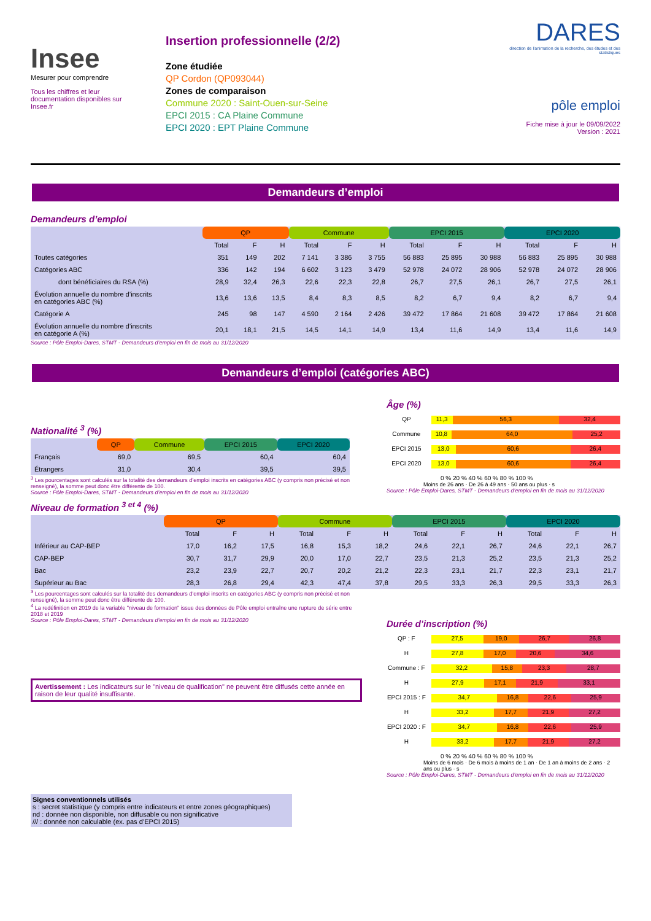Insee
Mesurer pour comprendre
Tous les chiffres et leur documentation disponibles sur Insee.fr
Insertion professionnelle (2/2)
Zone étudiée
QP Cordon (QP093044)
Zones de comparaison
Commune 2020 : Saint-Ouen-sur-Seine
EPCI 2015 : CA Plaine Commune
EPCI 2020 : EPT Plaine Commune
DARES
direction de l'animation de la recherche, des études et des statistiques
pôle emploi
Fiche mise à jour le 09/09/2022
Version : 2021
Demandeurs d’emploi
Demandeurs d’emploi
| | QP | | | Commune | | | EPCI 2015 | | | EPCI 2020 | | |
| --- | --- | --- | --- | --- | --- | --- | --- | --- | --- | --- | --- | --- |
| | Total | F | H | Total | F | H | Total | F | H | Total | F | H |
| Toutes catégories | 351 | 149 | 202 | 7 141 | 3 386 | 3 755 | 56 883 | 25 895 | 30 988 | 56 883 | 25 895 | 30 988 |
| Catégories ABC | 336 | 142 | 194 | 6 602 | 3 123 | 3 479 | 52 978 | 24 072 | 28 906 | 52 978 | 24 072 | 28 906 |
| dont bénéficiaires du RSA (%) | 28,9 | 32,4 | 26,3 | 22,6 | 22,3 | 22,8 | 26,7 | 27,5 | 26,1 | 26,7 | 27,5 | 26,1 |
| Évolution annuelle du nombre d’inscrits en catégories ABC (%) | 13,6 | 13,6 | 13,5 | 8,4 | 8,3 | 8,5 | 8,2 | 6,7 | 9,4 | 8,2 | 6,7 | 9,4 |
| Catégorie A | 245 | 98 | 147 | 4 590 | 2 164 | 2 426 | 39 472 | 17 864 | 21 608 | 39 472 | 17 864 | 21 608 |
| Évolution annuelle du nombre d’inscrits en catégorie A (%) | 20,1 | 18,1 | 21,5 | 14,5 | 14,1 | 14,9 | 13,4 | 11,6 | 14,9 | 13,4 | 11,6 | 14,9 |
Source : Pôle Emploi-Dares, STMT - Demandeurs d’emploi en fin de mois au 31/12/2020
Demandeurs d’emploi (catégories ABC)
Nationalité <sup>3</sup> (%)
| | QP | Commune | EPCI 2015 | EPCI 2020 |
| --- | --- | --- | --- | --- |
| Français | 69,0 | 69,5 | 60,4 | 60,4 |
| Étrangers | 31,0 | 30,4 | 39,5 | 39,5 |
<sup>3</sup> Les pourcentages sont calculés sur la totalité des demandeurs d’emploi inscrits en catégories ABC (y compris non précisé et non renseigné), la somme peut donc être différente de 100.
Source : Pôle Emploi-Dares, STMT - Demandeurs d’emploi en fin de mois au 31/12/2020
Âge (%)
QP 11,3 56,3 32,4
Commune 10,8 64,0 25,2
EPCI 2015 13,0 60,6 26,4
EPCI 2020 13,0 60,6 26,4
0 % 20 % 40 % 60 % 80 % 100 %
Moins de 26 ans · De 26 à 49 ans · 50 ans ou plus · s
Source : Pôle Emploi-Dares, STMT - Demandeurs d’emploi en fin de mois au 31/12/2020
Niveau de formation <sup>3 et 4</sup> (%)
| | QP | | | Commune | | | EPCI 2015 | | | EPCI 2020 | | |
| --- | --- | --- | --- | --- | --- | --- | --- | --- | --- | --- | --- | --- |
| | Total | F | H | Total | F | H | Total | F | H | Total | F | H |
| Inférieur au CAP-BEP | 17,0 | 16,2 | 17,5 | 16,8 | 15,3 | 18,2 | 24,6 | 22,1 | 26,7 | 24,6 | 22,1 | 26,7 |
| CAP-BEP | 30,7 | 31,7 | 29,9 | 20,0 | 17,0 | 22,7 | 23,5 | 21,3 | 25,2 | 23,5 | 21,3 | 25,2 |
| Bac | 23,2 | 23,9 | 22,7 | 20,7 | 20,2 | 21,2 | 22,3 | 23,1 | 21,7 | 22,3 | 23,1 | 21,7 |
| Supérieur au Bac | 28,3 | 26,8 | 29,4 | 42,3 | 47,4 | 37,8 | 29,5 | 33,3 | 26,3 | 29,5 | 33,3 | 26,3 |
<sup>3</sup> Les pourcentages sont calculés sur la totalité des demandeurs d’emploi inscrits en catégories ABC (y compris non précisé et non renseigné), la somme peut donc être différente de 100.
<sup>4</sup> La redéfinition en 2019 de la variable "niveau de formation" issue des données de Pôle emploi entraîne une rupture de série entre 2018 et 2019
Source : Pôle Emploi-Dares, STMT - Demandeurs d’emploi en fin de mois au 31/12/2020
Avertissement : Les indicateurs sur le "niveau de qualification" ne peuvent être diffusés cette année en raison de leur qualité insuffisante.
Signes conventionnels utilisés
s : secret statistique (y compris entre indicateurs et entre zones géographiques)
nd : donnée non disponible, non diffusable ou non significative
/// : donnée non calculable (ex. pas d’EPCI 2015)
Durée d’inscription (%)
QP : F 27,5 19,0 26,7 26,8
H 27,8 17,0 20,6 34,6
Commune : F 32,2 15,8 23,3 28,7
H 27,9 17,1 21,9 33,1
EPCI 2015 : F 34,7 16,8 22,6 25,9
H 33,2 17,7 21,9 27,2
EPCI 2020 : F 34,7 16,8 22,6 25,9
H 33,2 17,7 21,9 27,2
0 % 20 % 40 % 60 % 80 % 100 %
Moins de 6 mois · De 6 mois à moins de 1 an · De 1 an à moins de 2 ans · 2 ans ou plus · s
Source : Pôle Emploi-Dares, STMT - Demandeurs d’emploi en fin de mois au 31/12/2020